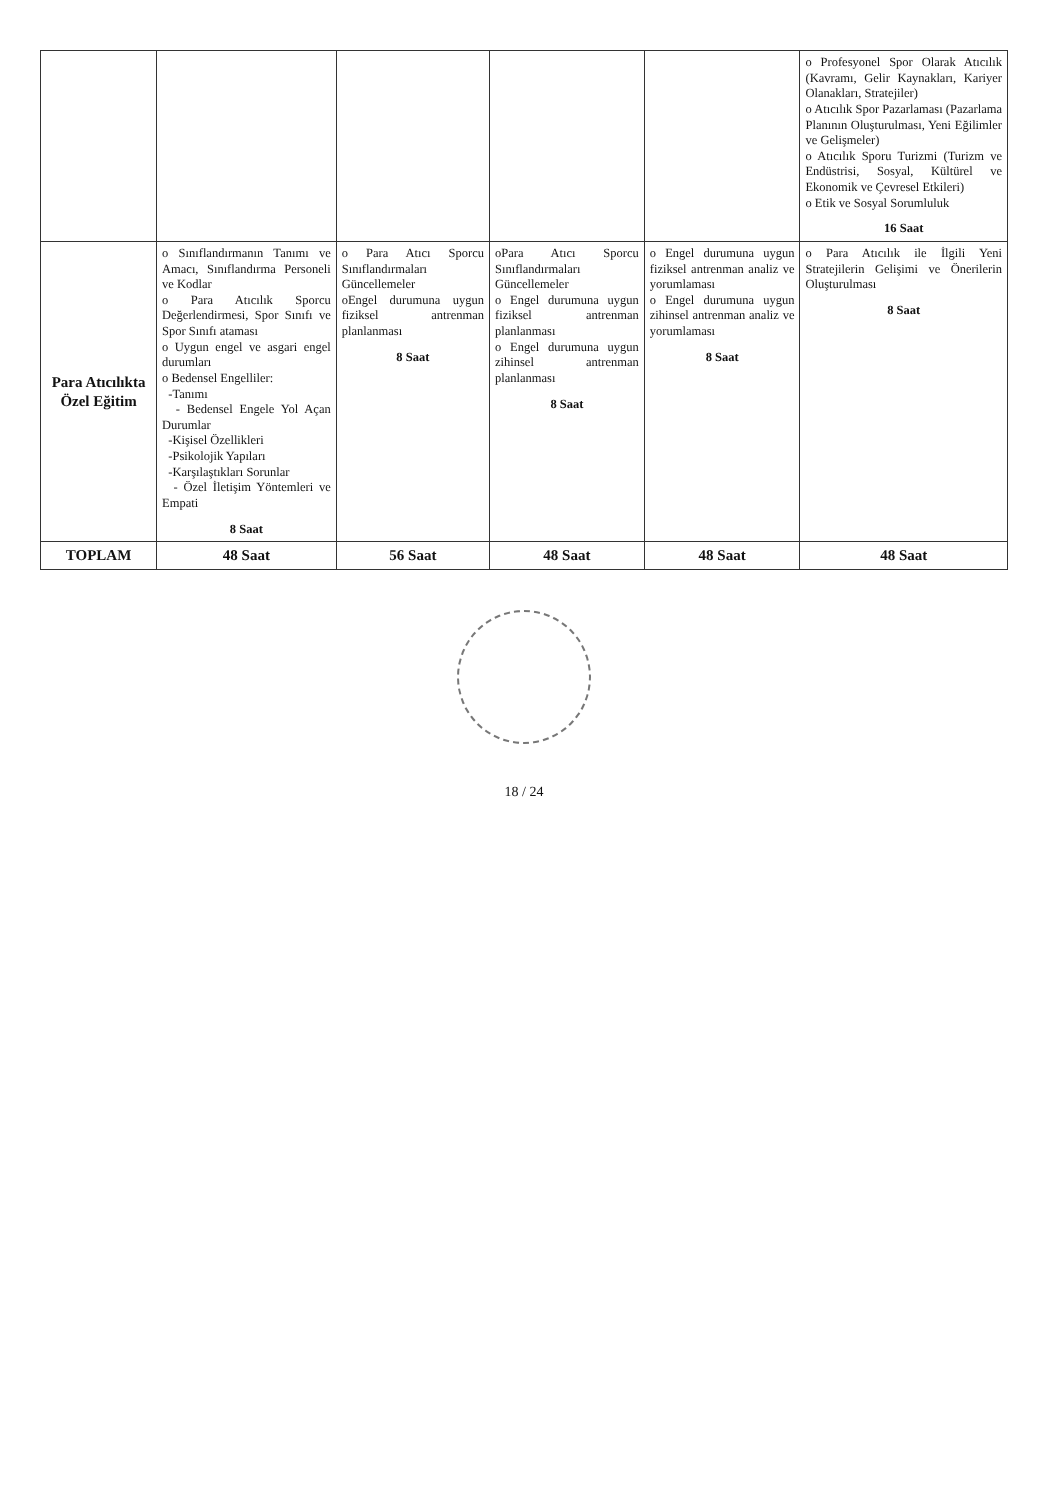| | | | | | o Profesyonel Spor Olarak Atıcılık (Kavramı, Gelir Kaynakları, Kariyer Olanakları, Stratejiler) o Atıcılık Spor Pazarlaması (Pazarlama Planının Oluşturulması, Yeni Eğilimler ve Gelişmeler) o Atıcılık Sporu Turizmi (Turizm ve Endüstrisi, Sosyal, Kültürel ve Ekonomik ve Çevresel Etkileri) o Etik ve Sosyal Sorumluluk 16 Saat |
| Para Atıcılıkta Özel Eğitim | o Sınıflandırmanın Tanımı ve Amacı, Sınıflandırma Personeli ve Kodlar o Para Atıcılık Sporcu Değerlendirmesi, Spor Sınıfı ve Spor Sınıfı ataması o Uygun engel ve asgari engel durumları o Bedensel Engelliler: -Tanımı - Bedensel Engele Yol Açan Durumlar -Kişisel Özellikleri -Psikolojik Yapıları -Karşılaştıkları Sorunlar - Özel İletişim Yöntemleri ve Empati 8 Saat | o Para Atıcı Sporcu Sınıflandırmaları Güncellemeler oEngel durumuna uygun fiziksel antrenman planlanması 8 Saat | oPara Atıcı Sporcu Sınıflandırmaları Güncellemeler o Engel durumuna uygun fiziksel antrenman planlanması o Engel durumuna uygun zihinsel antrenman planlanması 8 Saat | o Engel durumuna uygun fiziksel antrenman analiz ve yorumlaması o Engel durumuna uygun zihinsel antrenman analiz ve yorumlaması 8 Saat | o Para Atıcılık ile İlgili Yeni Stratejilerin Gelişimi ve Önerilerin Oluşturulması 8 Saat |
| TOPLAM | 48 Saat | 56 Saat | 48 Saat | 48 Saat | 48 Saat |
18 / 24